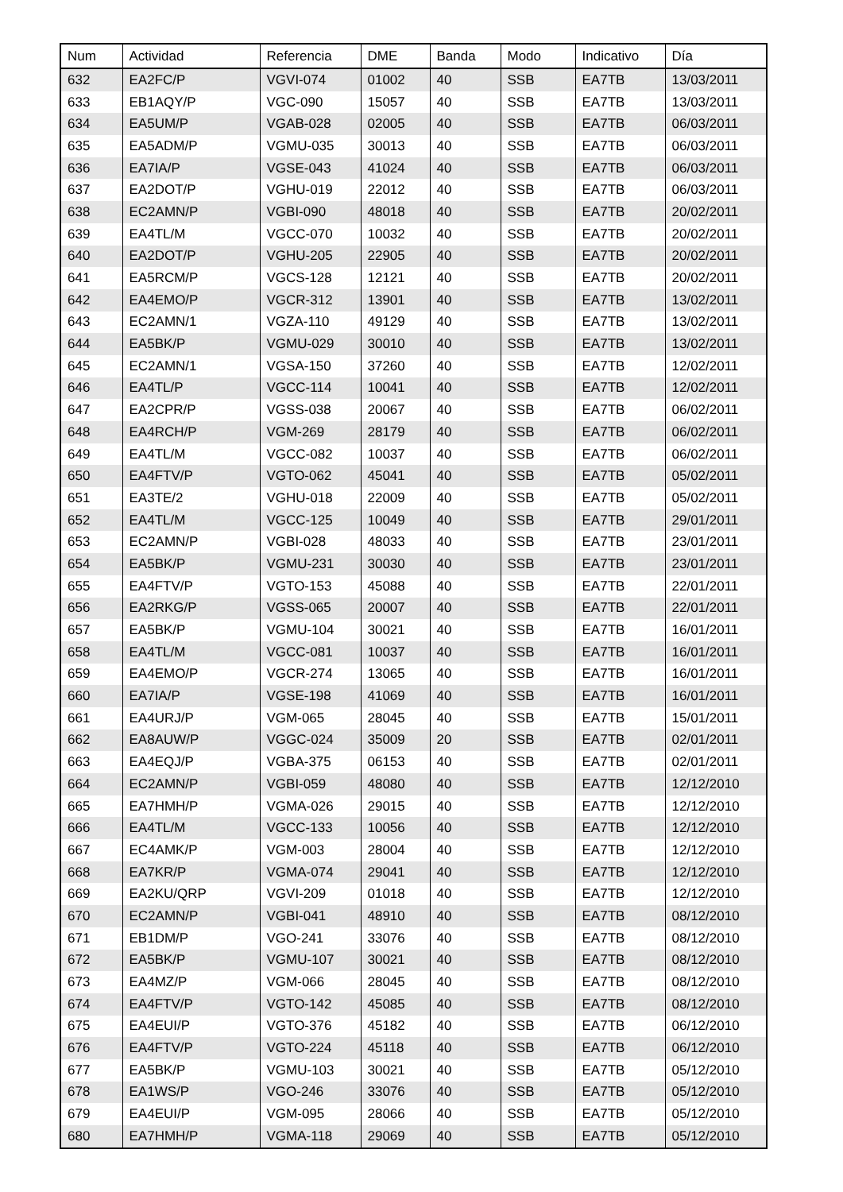| Num | Actividad | Referencia | DME | Banda | Modo | Indicativo | Día |
| --- | --- | --- | --- | --- | --- | --- | --- |
| 632 | EA2FC/P | VGVI-074 | 01002 | 40 | SSB | EA7TB | 13/03/2011 |
| 633 | EB1AQY/P | VGC-090 | 15057 | 40 | SSB | EA7TB | 13/03/2011 |
| 634 | EA5UM/P | VGAB-028 | 02005 | 40 | SSB | EA7TB | 06/03/2011 |
| 635 | EA5ADM/P | VGMU-035 | 30013 | 40 | SSB | EA7TB | 06/03/2011 |
| 636 | EA7IA/P | VGSE-043 | 41024 | 40 | SSB | EA7TB | 06/03/2011 |
| 637 | EA2DOT/P | VGHU-019 | 22012 | 40 | SSB | EA7TB | 06/03/2011 |
| 638 | EC2AMN/P | VGBI-090 | 48018 | 40 | SSB | EA7TB | 20/02/2011 |
| 639 | EA4TL/M | VGCC-070 | 10032 | 40 | SSB | EA7TB | 20/02/2011 |
| 640 | EA2DOT/P | VGHU-205 | 22905 | 40 | SSB | EA7TB | 20/02/2011 |
| 641 | EA5RCM/P | VGCS-128 | 12121 | 40 | SSB | EA7TB | 20/02/2011 |
| 642 | EA4EMO/P | VGCR-312 | 13901 | 40 | SSB | EA7TB | 13/02/2011 |
| 643 | EC2AMN/1 | VGZA-110 | 49129 | 40 | SSB | EA7TB | 13/02/2011 |
| 644 | EA5BK/P | VGMU-029 | 30010 | 40 | SSB | EA7TB | 13/02/2011 |
| 645 | EC2AMN/1 | VGSA-150 | 37260 | 40 | SSB | EA7TB | 12/02/2011 |
| 646 | EA4TL/P | VGCC-114 | 10041 | 40 | SSB | EA7TB | 12/02/2011 |
| 647 | EA2CPR/P | VGSS-038 | 20067 | 40 | SSB | EA7TB | 06/02/2011 |
| 648 | EA4RCH/P | VGM-269 | 28179 | 40 | SSB | EA7TB | 06/02/2011 |
| 649 | EA4TL/M | VGCC-082 | 10037 | 40 | SSB | EA7TB | 06/02/2011 |
| 650 | EA4FTV/P | VGTO-062 | 45041 | 40 | SSB | EA7TB | 05/02/2011 |
| 651 | EA3TE/2 | VGHU-018 | 22009 | 40 | SSB | EA7TB | 05/02/2011 |
| 652 | EA4TL/M | VGCC-125 | 10049 | 40 | SSB | EA7TB | 29/01/2011 |
| 653 | EC2AMN/P | VGBI-028 | 48033 | 40 | SSB | EA7TB | 23/01/2011 |
| 654 | EA5BK/P | VGMU-231 | 30030 | 40 | SSB | EA7TB | 23/01/2011 |
| 655 | EA4FTV/P | VGTO-153 | 45088 | 40 | SSB | EA7TB | 22/01/2011 |
| 656 | EA2RKG/P | VGSS-065 | 20007 | 40 | SSB | EA7TB | 22/01/2011 |
| 657 | EA5BK/P | VGMU-104 | 30021 | 40 | SSB | EA7TB | 16/01/2011 |
| 658 | EA4TL/M | VGCC-081 | 10037 | 40 | SSB | EA7TB | 16/01/2011 |
| 659 | EA4EMO/P | VGCR-274 | 13065 | 40 | SSB | EA7TB | 16/01/2011 |
| 660 | EA7IA/P | VGSE-198 | 41069 | 40 | SSB | EA7TB | 16/01/2011 |
| 661 | EA4URJ/P | VGM-065 | 28045 | 40 | SSB | EA7TB | 15/01/2011 |
| 662 | EA8AUW/P | VGGC-024 | 35009 | 20 | SSB | EA7TB | 02/01/2011 |
| 663 | EA4EQJ/P | VGBA-375 | 06153 | 40 | SSB | EA7TB | 02/01/2011 |
| 664 | EC2AMN/P | VGBI-059 | 48080 | 40 | SSB | EA7TB | 12/12/2010 |
| 665 | EA7HMH/P | VGMA-026 | 29015 | 40 | SSB | EA7TB | 12/12/2010 |
| 666 | EA4TL/M | VGCC-133 | 10056 | 40 | SSB | EA7TB | 12/12/2010 |
| 667 | EC4AMK/P | VGM-003 | 28004 | 40 | SSB | EA7TB | 12/12/2010 |
| 668 | EA7KR/P | VGMA-074 | 29041 | 40 | SSB | EA7TB | 12/12/2010 |
| 669 | EA2KU/QRP | VGVI-209 | 01018 | 40 | SSB | EA7TB | 12/12/2010 |
| 670 | EC2AMN/P | VGBI-041 | 48910 | 40 | SSB | EA7TB | 08/12/2010 |
| 671 | EB1DM/P | VGO-241 | 33076 | 40 | SSB | EA7TB | 08/12/2010 |
| 672 | EA5BK/P | VGMU-107 | 30021 | 40 | SSB | EA7TB | 08/12/2010 |
| 673 | EA4MZ/P | VGM-066 | 28045 | 40 | SSB | EA7TB | 08/12/2010 |
| 674 | EA4FTV/P | VGTO-142 | 45085 | 40 | SSB | EA7TB | 08/12/2010 |
| 675 | EA4EUI/P | VGTO-376 | 45182 | 40 | SSB | EA7TB | 06/12/2010 |
| 676 | EA4FTV/P | VGTO-224 | 45118 | 40 | SSB | EA7TB | 06/12/2010 |
| 677 | EA5BK/P | VGMU-103 | 30021 | 40 | SSB | EA7TB | 05/12/2010 |
| 678 | EA1WS/P | VGO-246 | 33076 | 40 | SSB | EA7TB | 05/12/2010 |
| 679 | EA4EUI/P | VGM-095 | 28066 | 40 | SSB | EA7TB | 05/12/2010 |
| 680 | EA7HMH/P | VGMA-118 | 29069 | 40 | SSB | EA7TB | 05/12/2010 |